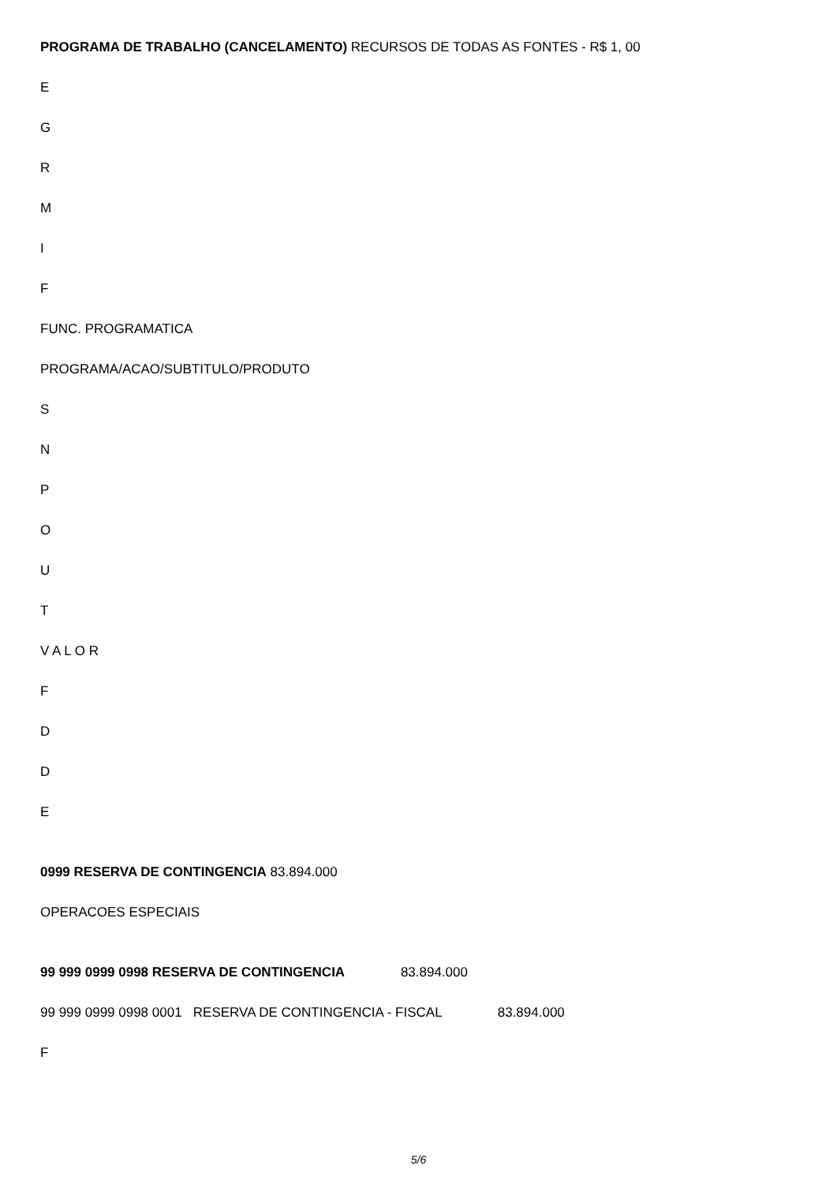PROGRAMA DE TRABALHO (CANCELAMENTO) RECURSOS DE TODAS AS FONTES - R$ 1, 00
E
G
R
M
I
F
FUNC. PROGRAMATICA
PROGRAMA/ACAO/SUBTITULO/PRODUTO
S
N
P
O
U
T
V A L O R
F
D
D
E
0999 RESERVA DE CONTINGENCIA 83.894.000
OPERACOES ESPECIAIS
99 999 0999 0998 RESERVA DE CONTINGENCIA 83.894.000
99 999 0999 0998 0001 RESERVA DE CONTINGENCIA - FISCAL 83.894.000
F
5/6